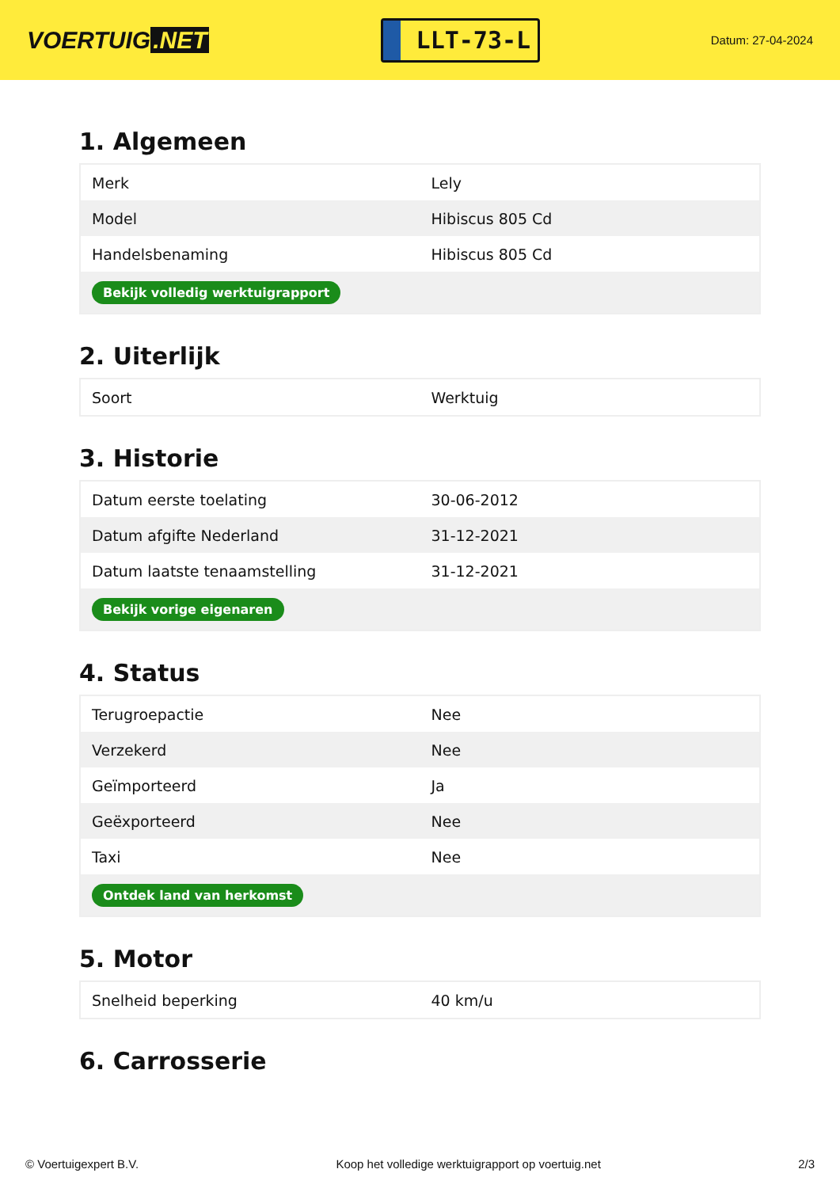VOERTUIG.NET
LLT-73-L
Datum: 27-04-2024
1. Algemeen
| Merk | Lely |
| Model | Hibiscus 805 Cd |
| Handelsbenaming | Hibiscus 805 Cd |
| Bekijk volledig werktuigrapport | |
2. Uiterlijk
| Soort | Werktuig |
3. Historie
| Datum eerste toelating | 30-06-2012 |
| Datum afgifte Nederland | 31-12-2021 |
| Datum laatste tenaamstelling | 31-12-2021 |
| Bekijk vorige eigenaren | |
4. Status
| Terugroepactie | Nee |
| Verzekerd | Nee |
| Geïmporteerd | Ja |
| Geëxporteerd | Nee |
| Taxi | Nee |
| Ontdek land van herkomst | |
5. Motor
| Snelheid beperking | 40 km/u |
6. Carrosserie
© Voertuigexpert B.V. Koop het volledige werktuigrapport op voertuig.net 2/3